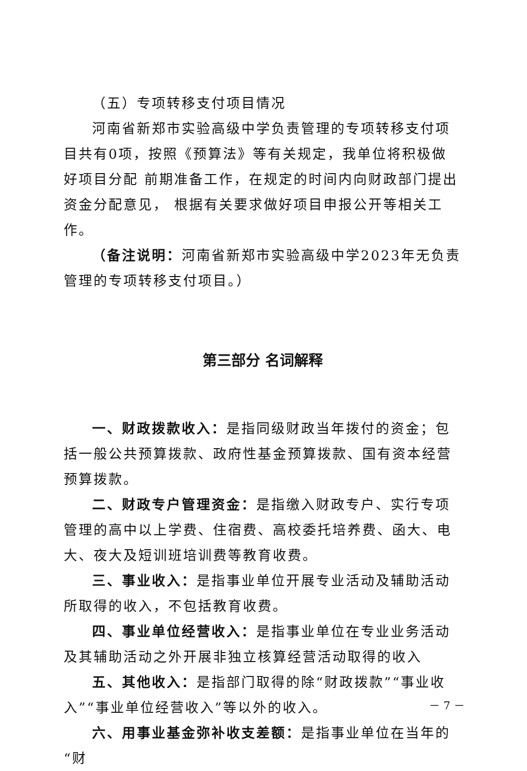（五）专项转移支付项目情况
河南省新郑市实验高级中学负责管理的专项转移支付项目共有0项，按照《预算法》等有关规定，我单位将积极做好项目分配 前期准备工作，在规定的时间内向财政部门提出资金分配意见， 根据有关要求做好项目申报公开等相关工作。
（备注说明：河南省新郑市实验高级中学2023年无负责管理的专项转移支付项目。）
第三部分 名词解释
一、财政拨款收入：是指同级财政当年拨付的资金；包括一般公共预算拨款、政府性基金预算拨款、国有资本经营预算拨款。
二、财政专户管理资金：是指缴入财政专户、实行专项管理的高中以上学费、住宿费、高校委托培养费、函大、电大、夜大及短训班培训费等教育收费。
三、事业收入：是指事业单位开展专业活动及辅助活动所取得的收入，不包括教育收费。
四、事业单位经营收入：是指事业单位在专业业务活动及其辅助活动之外开展非独立核算经营活动取得的收入
五、其他收入：是指部门取得的除“财政拨款”“事业收入”“事业单位经营收入”等以外的收入。
六、用事业基金弥补收支差额：是指事业单位在当年的“财
－ 7 －